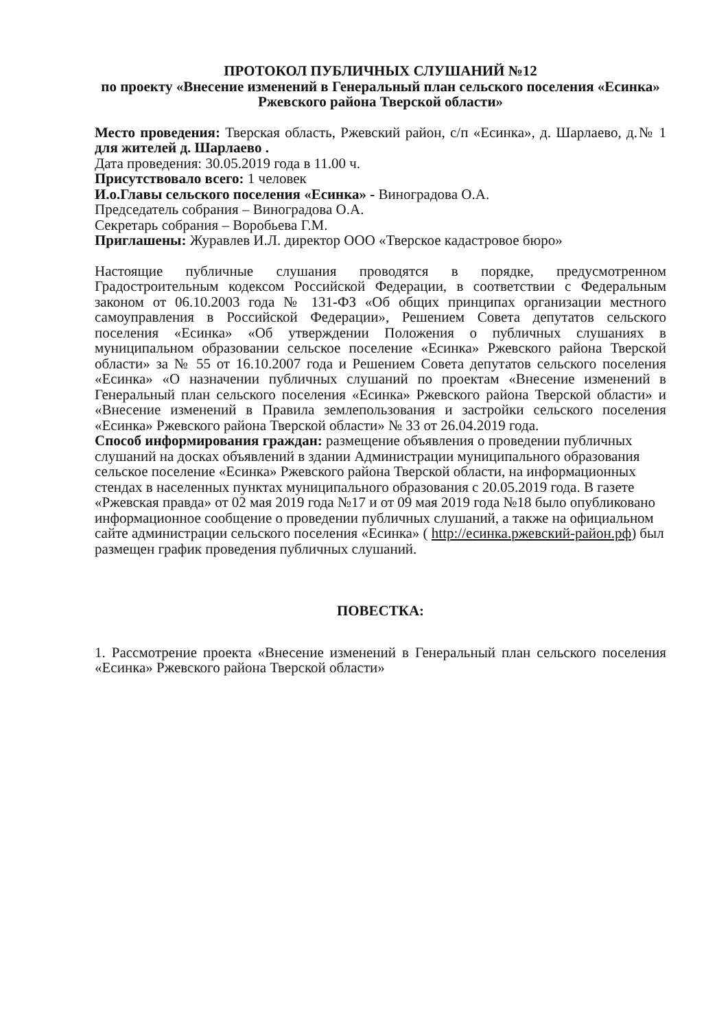ПРОТОКОЛ ПУБЛИЧНЫХ СЛУШАНИЙ №12
по проекту «Внесение изменений в Генеральный план сельского поселения «Есинка» Ржевского района Тверской области»
Место проведения: Тверская область, Ржевский район, с/п «Есинка», д. Шарлаево, д.№ 1 для жителей д. Шарлаево .
Дата проведения: 30.05.2019 года в 11.00 ч.
Присутствовало всего: 1 человек
И.о.Главы сельского поселения «Есинка» - Виноградова О.А.
Председатель собрания – Виноградова О.А.
Секретарь собрания – Воробьева Г.М.
Приглашены: Журавлев И.Л. директор ООО «Тверское кадастровое бюро»
Настоящие публичные слушания проводятся в порядке, предусмотренном Градостроительным кодексом Российской Федерации, в соответствии с Федеральным законом от 06.10.2003 года № 131-ФЗ «Об общих принципах организации местного самоуправления в Российской Федерации», Решением Совета депутатов сельского поселения «Есинка» «Об утверждении Положения о публичных слушаниях в муниципальном образовании сельское поселение «Есинка» Ржевского района Тверской области» за № 55 от 16.10.2007 года и Решением Совета депутатов сельского поселения «Есинка» «О назначении публичных слушаний по проектам «Внесение изменений в Генеральный план сельского поселения «Есинка» Ржевского района Тверской области» и «Внесение изменений в Правила землепользования и застройки сельского поселения «Есинка» Ржевского района Тверской области» № 33 от 26.04.2019 года.
Способ информирования граждан: размещение объявления о проведении публичных слушаний на досках объявлений в здании Администрации муниципального образования сельское поселение «Есинка» Ржевского района Тверской области, на информационных стендах в населенных пунктах муниципального образования с 20.05.2019 года. В газете «Ржевская правда» от 02 мая 2019 года №17 и от 09 мая 2019 года №18 было опубликовано информационное сообщение о проведении публичных слушаний, а также на официальном сайте администрации сельского поселения «Есинка» ( http://есинка.ржевский-район.рф) был размещен график проведения публичных слушаний.
ПОВЕСТКА:
1. Рассмотрение проекта «Внесение изменений в Генеральный план сельского поселения «Есинка» Ржевского района Тверской области»